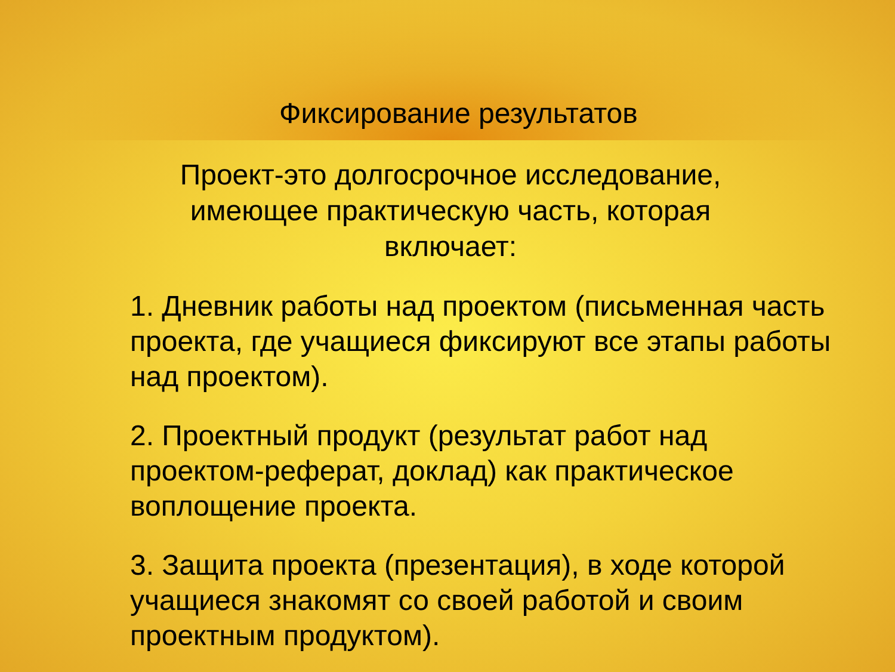Фиксирование результатов
Проект-это долгосрочное исследование, имеющее практическую часть, которая включает:
1. Дневник работы над проектом (письменная часть проекта, где учащиеся фиксируют все этапы работы над проектом).
2. Проектный продукт (результат работ над проектом-реферат, доклад) как практическое воплощение проекта.
3. Защита проекта (презентация), в ходе которой учащиеся знакомят со своей работой и своим проектным продуктом).